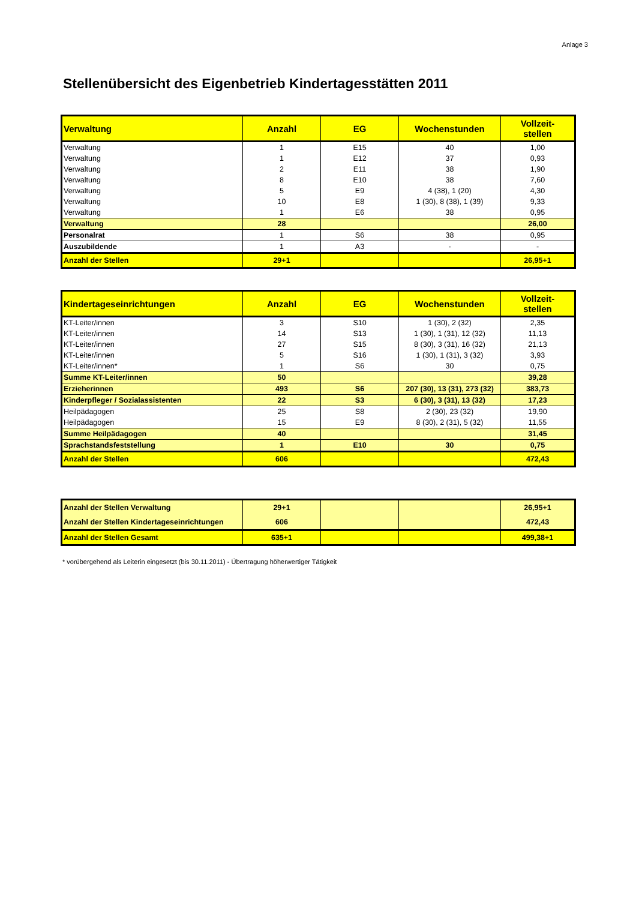Anlage 3
Stellenübersicht des Eigenbetrieb Kindertagesstätten 2011
| Verwaltung | Anzahl | EG | Wochenstunden | Vollzeit- stellen |
| --- | --- | --- | --- | --- |
| Verwaltung | 1 | E15 | 40 | 1,00 |
| Verwaltung | 1 | E12 | 37 | 0,93 |
| Verwaltung | 2 | E11 | 38 | 1,90 |
| Verwaltung | 8 | E10 | 38 | 7,60 |
| Verwaltung | 5 | E9 | 4 (38), 1 (20) | 4,30 |
| Verwaltung | 10 | E8 | 1 (30), 8 (38), 1 (39) | 9,33 |
| Verwaltung | 1 | E6 | 38 | 0,95 |
| Verwaltung | 28 | | | 26,00 |
| Personalrat | 1 | S6 | 38 | 0,95 |
| Auszubildende | 1 | A3 | - | - |
| Anzahl der Stellen | 29+1 | | | 26,95+1 |
| Kindertageseinrichtungen | Anzahl | EG | Wochenstunden | Vollzeit- stellen |
| --- | --- | --- | --- | --- |
| KT-Leiter/innen | 3 | S10 | 1 (30), 2 (32) | 2,35 |
| KT-Leiter/innen | 14 | S13 | 1 (30), 1 (31), 12 (32) | 11,13 |
| KT-Leiter/innen | 27 | S15 | 8 (30), 3 (31), 16 (32) | 21,13 |
| KT-Leiter/innen | 5 | S16 | 1 (30), 1 (31), 3 (32) | 3,93 |
| KT-Leiter/innen* | 1 | S6 | 30 | 0,75 |
| Summe KT-Leiter/innen | 50 | | | 39,28 |
| Erzieherinnen | 493 | S6 | 207 (30), 13 (31), 273 (32) | 383,73 |
| Kinderpfleger / Sozialassistenten | 22 | S3 | 6 (30), 3 (31), 13 (32) | 17,23 |
| Heilpädagogen | 25 | S8 | 2 (30), 23 (32) | 19,90 |
| Heilpädagogen | 15 | E9 | 8 (30), 2 (31), 5 (32) | 11,55 |
| Summe Heilpädagogen | 40 | | | 31,45 |
| Sprachstandsfeststellung | 1 | E10 | 30 | 0,75 |
| Anzahl der Stellen | 606 | | | 472,43 |
| Anzahl der Stellen Verwaltung | 29+1 | | | 26,95+1 |
| Anzahl der Stellen Kindertageseinrichtungen | 606 | | | 472,43 |
| Anzahl der Stellen Gesamt | 635+1 | | | 499,38+1 |
* vorübergehend als Leiterin eingesetzt (bis 30.11.2011) - Übertragung höherwertiger Tätigkeit